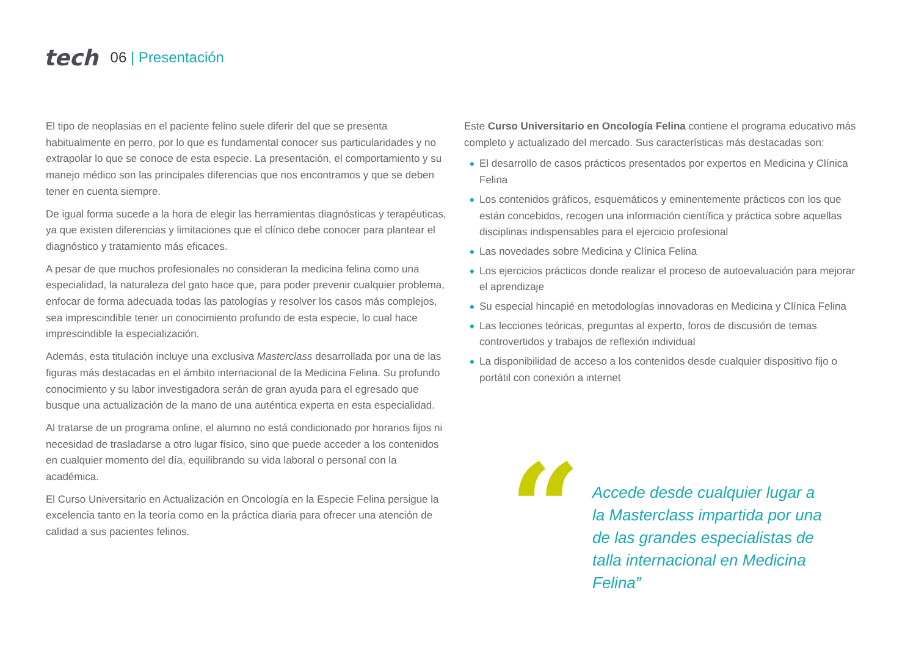tech
06 | Presentación
El tipo de neoplasias en el paciente felino suele diferir del que se presenta habitualmente en perro, por lo que es fundamental conocer sus particularidades y no extrapolar lo que se conoce de esta especie. La presentación, el comportamiento y su manejo médico son las principales diferencias que nos encontramos y que se deben tener en cuenta siempre.
De igual forma sucede a la hora de elegir las herramientas diagnósticas y terapéuticas, ya que existen diferencias y limitaciones que el clínico debe conocer para plantear el diagnóstico y tratamiento más eficaces.
A pesar de que muchos profesionales no consideran la medicina felina como una especialidad, la naturaleza del gato hace que, para poder prevenir cualquier problema, enfocar de forma adecuada todas las patologías y resolver los casos más complejos, sea imprescindible tener un conocimiento profundo de esta especie, lo cual hace imprescindible la especialización.
Además, esta titulación incluye una exclusiva Masterclass desarrollada por una de las figuras más destacadas en el ámbito internacional de la Medicina Felina. Su profundo conocimiento y su labor investigadora serán de gran ayuda para el egresado que busque una actualización de la mano de una auténtica experta en esta especialidad.
Al tratarse de un programa online, el alumno no está condicionado por horarios fijos ni necesidad de trasladarse a otro lugar físico, sino que puede acceder a los contenidos en cualquier momento del día, equilibrando su vida laboral o personal con la académica.
El Curso Universitario en Actualización en Oncología en la Especie Felina persigue la excelencia tanto en la teoría como en la práctica diaria para ofrecer una atención de calidad a sus pacientes felinos.
Este Curso Universitario en Oncología Felina contiene el programa educativo más completo y actualizado del mercado. Sus características más destacadas son:
◆ El desarrollo de casos prácticos presentados por expertos en Medicina y Clínica Felina
◆ Los contenidos gráficos, esquemáticos y eminentemente prácticos con los que están concebidos, recogen una información científica y práctica sobre aquellas disciplinas indispensables para el ejercicio profesional
◆ Las novedades sobre Medicina y Clínica Felina
◆ Los ejercicios prácticos donde realizar el proceso de autoevaluación para mejorar el aprendizaje
◆ Su especial hincapié en metodologías innovadoras en Medicina y Clínica Felina
◆ Las lecciones teóricas, preguntas al experto, foros de discusión de temas controvertidos y trabajos de reflexión individual
◆ La disponibilidad de acceso a los contenidos desde cualquier dispositivo fijo o portátil con conexión a internet
“
Accede desde cualquier lugar a la Masterclass impartida por una de las grandes especialistas de talla internacional en Medicina Felina”